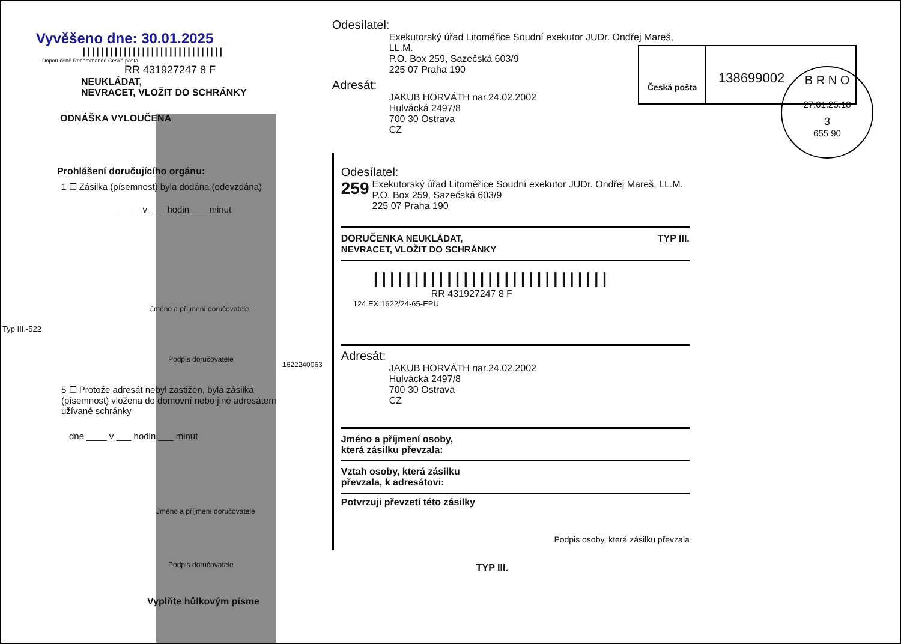B R N O
27.01.25.18
3
655 90
Typ III.-522
Vyvěšeno dne: 30.01.2025
|||||||||||||||||||||||||||||||
Doporučeně Recommandé Česká pošta
RR 431927247 8 F
NEUKLÁDAT,
NEVRACET, VLOŽIT DO SCHRÁNKY
ODNÁŠKA VYLOUČENA
Prohlášení doručujícího orgánu:
1 ☐ Zásilka (písemnost) byla dodána (odevzdána)
____ v ___ hodin ___ minut
Jméno a příjmení doručovatele
Podpis doručovatele
5 ☐ Protože adresát nebyl zastižen, byla zásilka (písemnost) vložena do domovní nebo jiné adresátem užívané schránky
dne ____ v ___ hodin ___ minut
Jméno a příjmení doručovatele
Podpis doručovatele
Vyplňte hůlkovým písme
1622240063
Odesílatel:
Exekutorský úřad Litoměřice Soudní exekutor JUDr. Ondřej Mareš, LL.M.
P.O. Box 259, Sazečská 603/9
225 07 Praha 190
Česká pošta
138699002
Adresát:
JAKUB HORVÁTH nar.24.02.2002
Hulvácká 2497/8
700 30 Ostrava
CZ
Odesílatel:
259 Exekutorský úřad Litoměřice Soudní exekutor JUDr. Ondřej Mareš, LL.M.
P.O. Box 259, Sazečská 603/9
225 07 Praha 190
DORUČENKA NEUKLÁDAT,
NEVRACET, VLOŽIT DO SCHRÁNKY TYP III.
|||||||||||||||||||||||||||||
RR 431927247 8 F
124 EX 1622/24-65-EPU
Adresát:
JAKUB HORVÁTH nar.24.02.2002
Hulvácká 2497/8
700 30 Ostrava
CZ
Jméno a příjmení osoby,
která zásilku převzala:
Vztah osoby, která zásilku
převzala, k adresátovi:
Potvrzuji převzetí této zásilky
Podpis osoby, která zásilku převzala
TYP III.